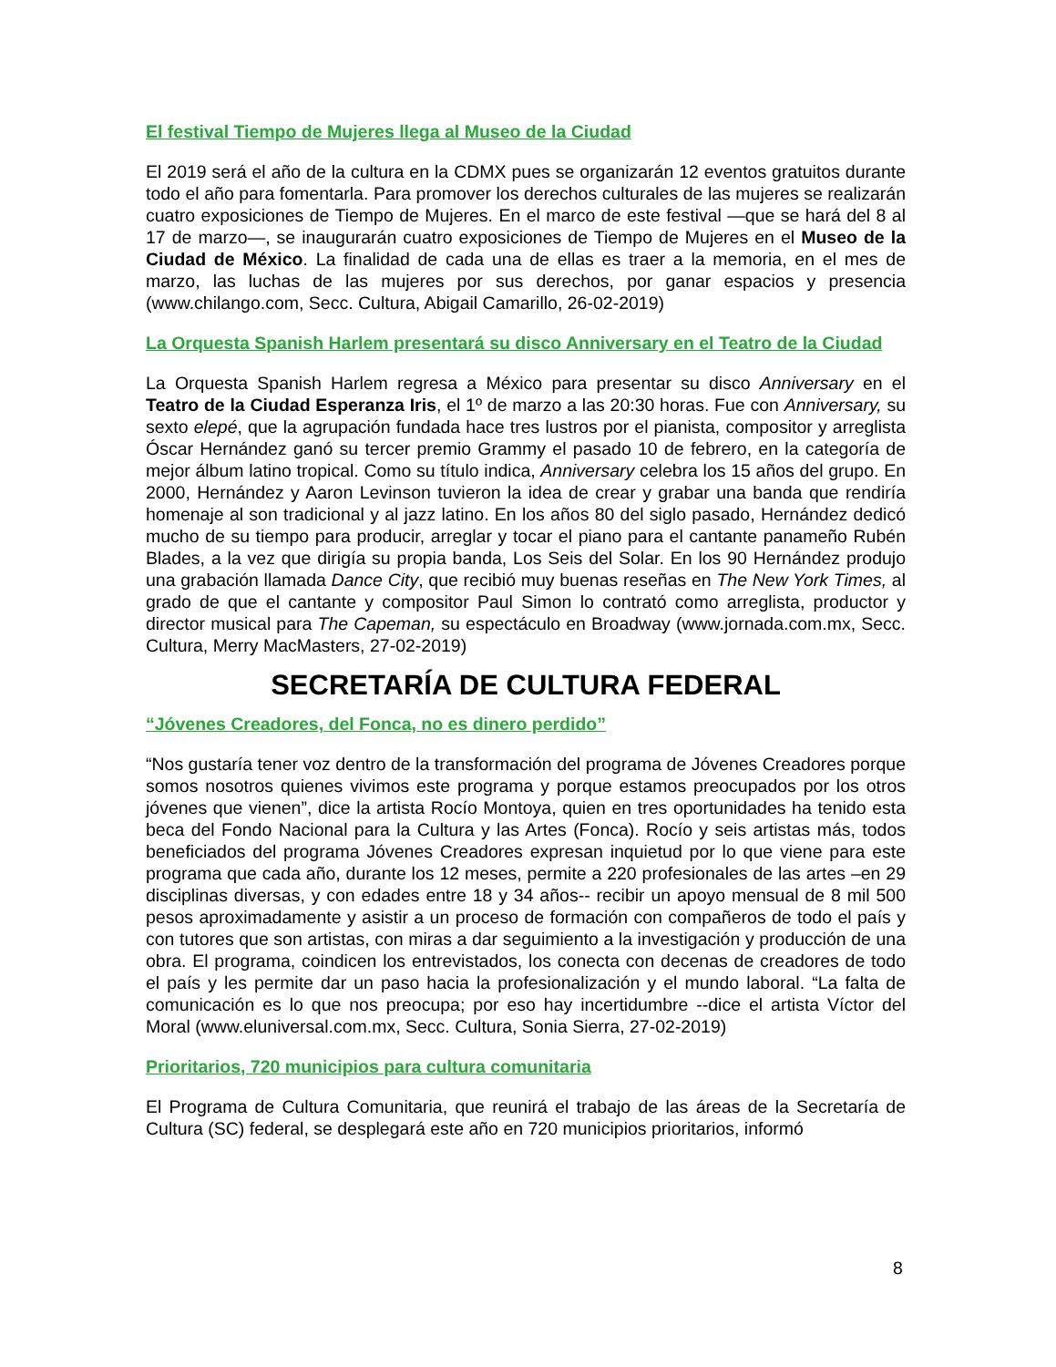El festival Tiempo de Mujeres llega al Museo de la Ciudad
El 2019 será el año de la cultura en la CDMX pues se organizarán 12 eventos gratuitos durante todo el año para fomentarla. Para promover los derechos culturales de las mujeres se realizarán cuatro exposiciones de Tiempo de Mujeres. En el marco de este festival —que se hará del 8 al 17 de marzo—, se inaugurarán cuatro exposiciones de Tiempo de Mujeres en el Museo de la Ciudad de México. La finalidad de cada una de ellas es traer a la memoria, en el mes de marzo, las luchas de las mujeres por sus derechos, por ganar espacios y presencia (www.chilango.com, Secc. Cultura, Abigail Camarillo, 26-02-2019)
La Orquesta Spanish Harlem presentará su disco Anniversary en el Teatro de la Ciudad
La Orquesta Spanish Harlem regresa a México para presentar su disco Anniversary en el Teatro de la Ciudad Esperanza Iris, el 1º de marzo a las 20:30 horas. Fue con Anniversary, su sexto elepé, que la agrupación fundada hace tres lustros por el pianista, compositor y arreglista Óscar Hernández ganó su tercer premio Grammy el pasado 10 de febrero, en la categoría de mejor álbum latino tropical. Como su título indica, Anniversary celebra los 15 años del grupo. En 2000, Hernández y Aaron Levinson tuvieron la idea de crear y grabar una banda que rendiría homenaje al son tradicional y al jazz latino. En los años 80 del siglo pasado, Hernández dedicó mucho de su tiempo para producir, arreglar y tocar el piano para el cantante panameño Rubén Blades, a la vez que dirigía su propia banda, Los Seis del Solar. En los 90 Hernández produjo una grabación llamada Dance City, que recibió muy buenas reseñas en The New York Times, al grado de que el cantante y compositor Paul Simon lo contrató como arreglista, productor y director musical para The Capeman, su espectáculo en Broadway (www.jornada.com.mx, Secc. Cultura, Merry MacMasters, 27-02-2019)
SECRETARÍA DE CULTURA FEDERAL
“Jóvenes Creadores, del Fonca, no es dinero perdido”
“Nos gustaría tener voz dentro de la transformación del programa de Jóvenes Creadores porque somos nosotros quienes vivimos este programa y porque estamos preocupados por los otros jóvenes que vienen”, dice la artista Rocío Montoya, quien en tres oportunidades ha tenido esta beca del Fondo Nacional para la Cultura y las Artes (Fonca). Rocío y seis artistas más, todos beneficiados del programa Jóvenes Creadores expresan inquietud por lo que viene para este programa que cada año, durante los 12 meses, permite a 220 profesionales de las artes –en 29 disciplinas diversas, y con edades entre 18 y 34 años-- recibir un apoyo mensual de 8 mil 500 pesos aproximadamente y asistir a un proceso de formación con compañeros de todo el país y con tutores que son artistas, con miras a dar seguimiento a la investigación y producción de una obra. El programa, coindicen los entrevistados, los conecta con decenas de creadores de todo el país y les permite dar un paso hacia la profesionalización y el mundo laboral. “La falta de comunicación es lo que nos preocupa; por eso hay incertidumbre --dice el artista Víctor del Moral (www.eluniversal.com.mx, Secc. Cultura, Sonia Sierra, 27-02-2019)
Prioritarios, 720 municipios para cultura comunitaria
El Programa de Cultura Comunitaria, que reunirá el trabajo de las áreas de la Secretaría de Cultura (SC) federal, se desplegará este año en 720 municipios prioritarios, informó
8